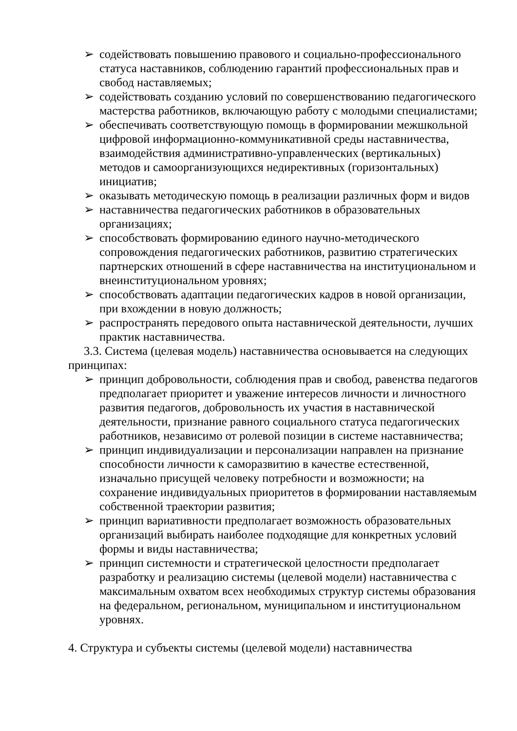➢ содействовать повышению правового и социально-профессионального статуса наставников, соблюдению гарантий профессиональных прав и свобод наставляемых;
➢ содействовать созданию условий по совершенствованию педагогического мастерства работников, включающую работу с молодыми специалистами;
➢ обеспечивать соответствующую помощь в формировании межшкольной цифровой информационно-коммуникативной среды наставничества, взаимодействия административно-управленческих (вертикальных) методов и самоорганизующихся недирективных (горизонтальных) инициатив;
➢ оказывать методическую помощь в реализации различных форм и видов
➢ наставничества педагогических работников в образовательных организациях;
➢ способствовать формированию единого научно-методического сопровождения педагогических работников, развитию стратегических партнерских отношений в сфере наставничества на институциональном и внеинституциональном уровнях;
➢ способствовать адаптации педагогических кадров в новой организации, при вхождении в новую должность;
➢ распространять передового опыта наставнической деятельности, лучших практик наставничества.
3.3. Система (целевая модель) наставничества основывается на следующих принципах:
➢ принцип добровольности, соблюдения прав и свобод, равенства педагогов предполагает приоритет и уважение интересов личности и личностного развития педагогов, добровольность их участия в наставнической деятельности, признание равного социального статуса педагогических работников, независимо от ролевой позиции в системе наставничества;
➢ принцип индивидуализации и персонализации направлен на признание способности личности к саморазвитию в качестве естественной, изначально присущей человеку потребности и возможности; на сохранение индивидуальных приоритетов в формировании наставляемым собственной траектории развития;
➢ принцип вариативности предполагает возможность образовательных организаций выбирать наиболее подходящие для конкретных условий формы и виды наставничества;
➢ принцип системности и стратегической целостности предполагает разработку и реализацию системы (целевой модели) наставничества с максимальным охватом всех необходимых структур системы образования на федеральном, региональном, муниципальном и институциональном уровнях.
4. Структура и субъекты системы (целевой модели) наставничества